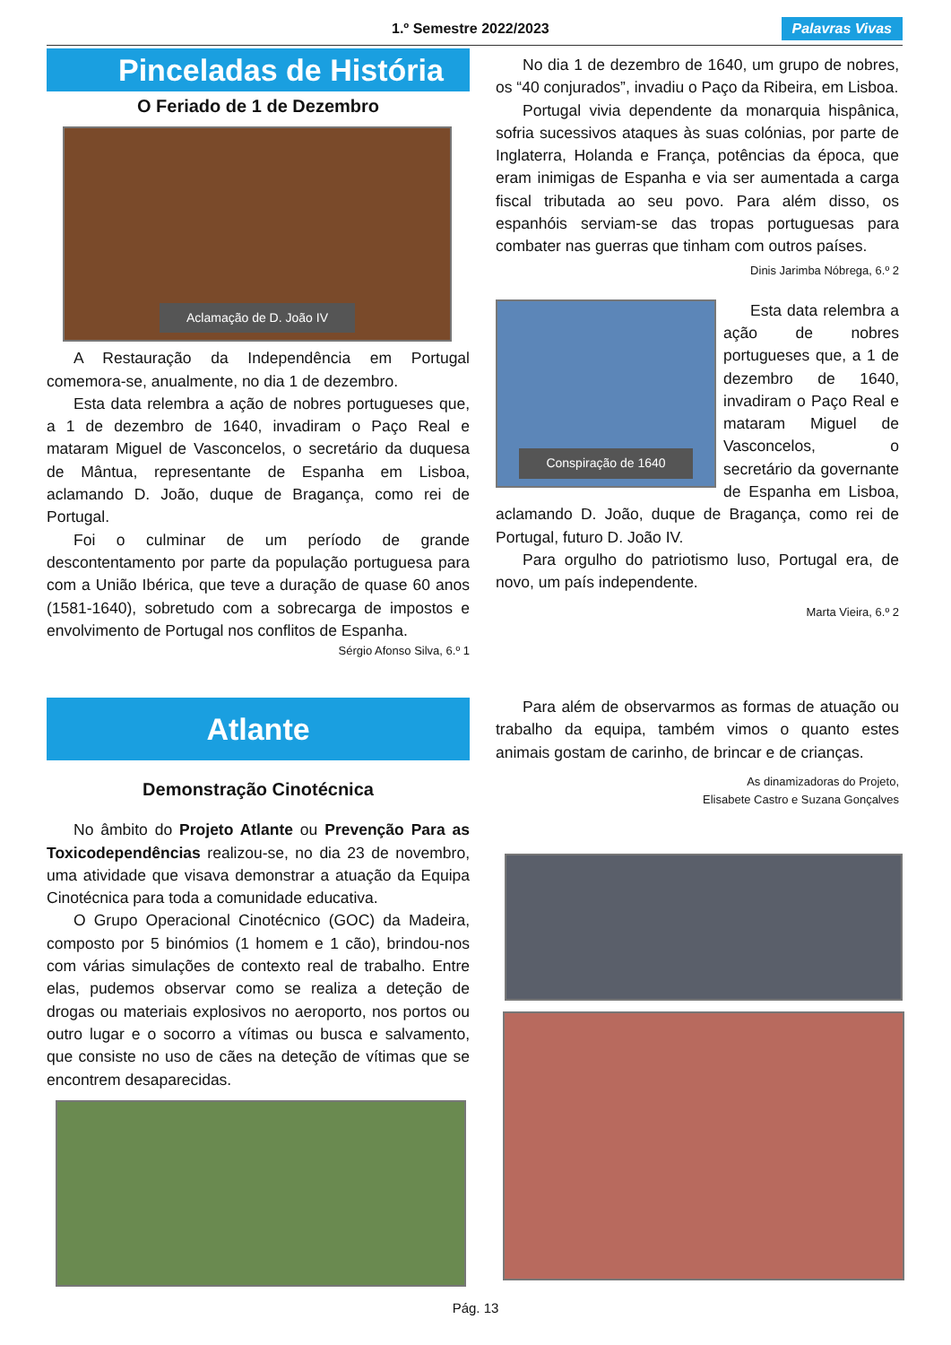1.º Semestre 2022/2023 Palavras Vivas
Pinceladas de História
O Feriado de 1 de Dezembro
Aclamação de D. João IV
A Restauração da Independência em Portugal comemora-se, anualmente, no dia 1 de dezembro.
Esta data relembra a ação de nobres portugueses que, a 1 de dezembro de 1640, invadiram o Paço Real e mataram Miguel de Vasconcelos, o secretário da duquesa de Mântua, representante de Espanha em Lisboa, aclamando D. João, duque de Bragança, como rei de Portugal.
Foi o culminar de um período de grande descontentamento por parte da população portuguesa para com a União Ibérica, que teve a duração de quase 60 anos (1581-1640), sobretudo com a sobrecarga de impostos e envolvimento de Portugal nos conflitos de Espanha.
Sérgio Afonso Silva, 6.º 1
No dia 1 de dezembro de 1640, um grupo de nobres, os “40 conjurados”, invadiu o Paço da Ribeira, em Lisboa.
Portugal vivia dependente da monarquia hispânica, sofria sucessivos ataques às suas colónias, por parte de Inglaterra, Holanda e França, potências da época, que eram inimigas de Espanha e via ser aumentada a carga fiscal tributada ao seu povo. Para além disso, os espanhóis serviam-se das tropas portuguesas para combater nas guerras que tinham com outros países.
Dinis Jarimba Nóbrega, 6.º 2
Conspiração de 1640
Esta data relembra a ação de nobres portugueses que, a 1 de dezembro de 1640, invadiram o Paço Real e mataram Miguel de Vasconcelos, o secretário da governante de Espanha em Lisboa, aclamando D. João, duque de Bragança, como rei de Portugal, futuro D. João IV.
Para orgulho do patriotismo luso, Portugal era, de novo, um país independente.
Marta Vieira, 6.º 2
Atlante
Demonstração Cinotécnica
No âmbito do Projeto Atlante ou Prevenção Para as Toxicodependências realizou-se, no dia 23 de novembro, uma atividade que visava demonstrar a atuação da Equipa Cinotécnica para toda a comunidade educativa.
O Grupo Operacional Cinotécnico (GOC) da Madeira, composto por 5 binómios (1 homem e 1 cão), brindou-nos com várias simulações de contexto real de trabalho. Entre elas, pudemos observar como se realiza a deteção de drogas ou materiais explosivos no aeroporto, nos portos ou outro lugar e o socorro a vítimas ou busca e salvamento, que consiste no uso de cães na deteção de vítimas que se encontrem desaparecidas.
Para além de observarmos as formas de atuação ou trabalho da equipa, também vimos o quanto estes animais gostam de carinho, de brincar e de crianças.
As dinamizadoras do Projeto,
Elisabete Castro e Suzana Gonçalves
Pág. 13